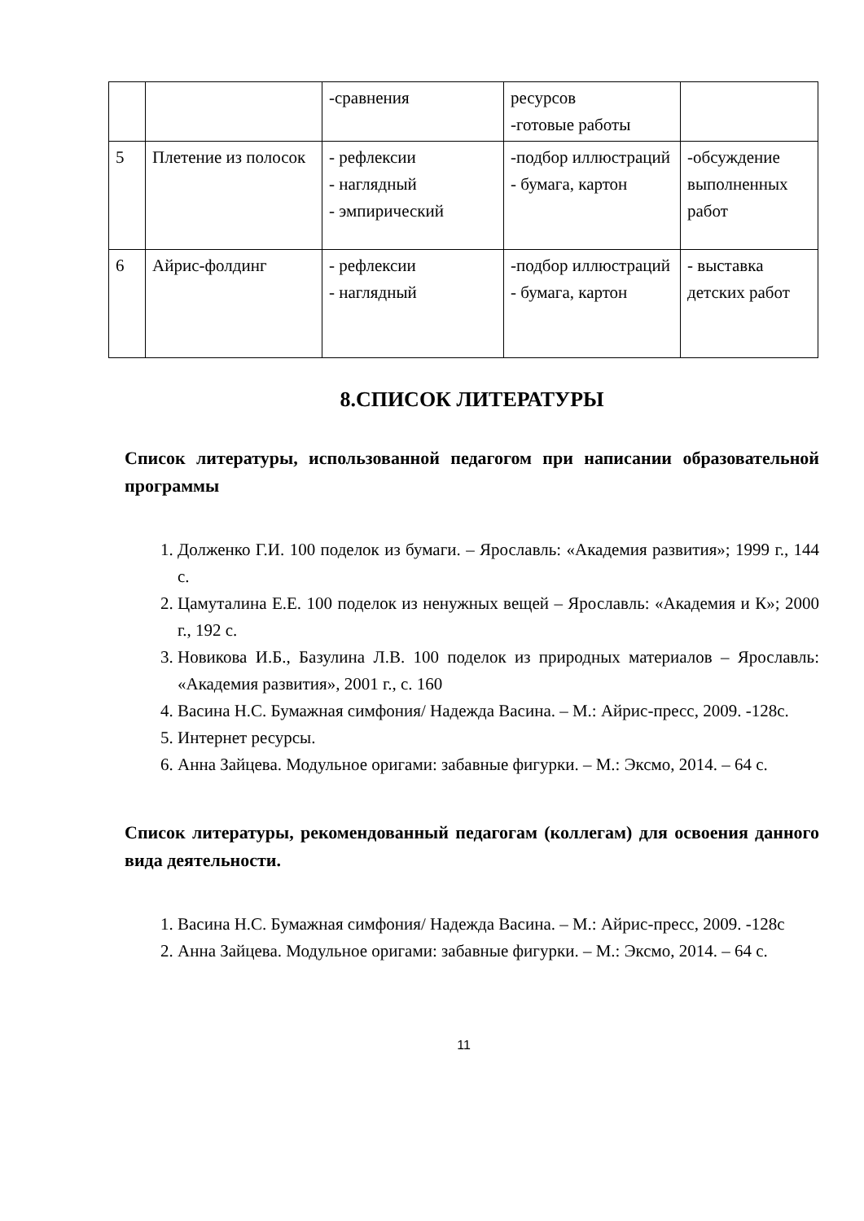| | | -сравнения | ресурсов -готовые работы | |
| 5 | Плетение из полосок | - рефлексии - наглядный - эмпирический | -подбор иллюстраций - бумага, картон | -обсуждение выполненных работ |
| 6 | Айрис-фолдинг | - рефлексии - наглядный | -подбор иллюстраций - бумага, картон | - выставка детских работ |
8.СПИСОК ЛИТЕРАТУРЫ
Список литературы, использованной педагогом при написании образовательной программы
1. Долженко Г.И. 100 поделок из бумаги. – Ярославль: «Академия развития»; 1999 г., 144 с.
2. Цамуталина Е.Е. 100 поделок из ненужных вещей – Ярославль: «Академия и К»; 2000 г., 192 с.
3. Новикова И.Б., Базулина Л.В. 100 поделок из природных материалов – Ярославль: «Академия развития», 2001 г., с. 160
4. Васина Н.С. Бумажная симфония/ Надежда Васина. – М.: Айрис-пресс, 2009. -128с.
5. Интернет ресурсы.
6. Анна Зайцева. Модульное оригами: забавные фигурки. – М.: Эксмо, 2014. – 64 с.
Список литературы, рекомендованный педагогам (коллегам) для освоения данного вида деятельности.
1. Васина Н.С. Бумажная симфония/ Надежда Васина. – М.: Айрис-пресс, 2009. -128с
2. Анна Зайцева. Модульное оригами: забавные фигурки. – М.: Эксмо, 2014. – 64 с.
11